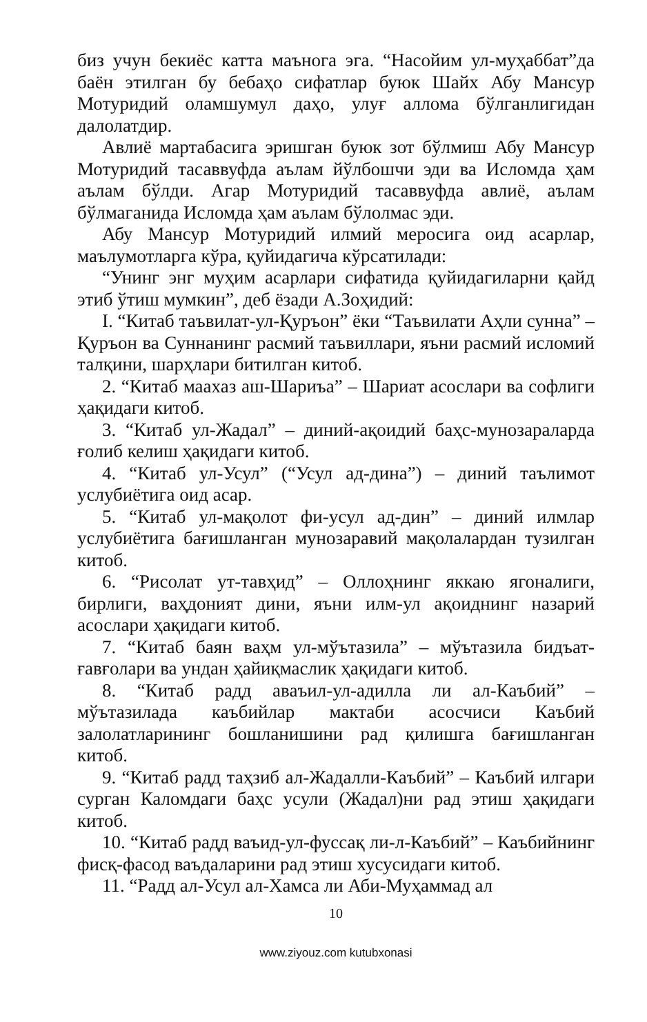биз учун бекиёс катта маънога эга. “Насойим ул-муҳаббат”да баён этилган бу бебаҳо сифатлар буюк Шайх Абу Мансур Мотуридий оламшумул даҳо, улуғ аллома бўлганлигидан далолатдир.
Авлиё мартабасига эришган буюк зот бўлмиш Абу Мансур Мотуридий тасаввуфда аълам йўлбошчи эди ва Исломда ҳам аълам бўлди. Агар Мотуридий тасаввуфда авлиё, аълам бўлмаганида Исломда ҳам аълам бўлолмас эди.
Абу Мансур Мотуридий илмий меросига оид асарлар, маълумотларга кўра, қуйидагича кўрсатилади:
“Унинг энг муҳим асарлари сифатида қуйидагиларни қайд этиб ўтиш мумкин”, деб ёзади А.Зоҳидий:
I. “Китаб таъвилат-ул-Қуръон” ёки “Таъвилати Аҳли сунна” – Қуръон ва Суннанинг расмий таъвиллари, яъни расмий исломий талқини, шарҳлари битилган китоб.
2. “Китаб маахаз аш-Шариъа” – Шариат асослари ва софлиги ҳақидаги китоб.
3. “Китаб ул-Жадал” – диний-ақоидий баҳс-мунозараларда ғолиб келиш ҳақидаги китоб.
4. “Китаб ул-Усул” (“Усул ад-дина”) – диний таълимот услубиётига оид асар.
5. “Китаб ул-мақолот фи-усул ад-дин” – диний илмлар услубиётига бағишланган мунозаравий мақолалардан тузилган китоб.
6. “Рисолат ут-тавҳид” – Оллоҳнинг яккаю ягоналиги, бирлиги, ваҳдоният дини, яъни илм-ул ақоиднинг назарий асослари ҳақидаги китоб.
7. “Китаб баян ваҳм ул-мўътазила” – мўътазила бидъат-ғавғолари ва ундан ҳайиқмаслик ҳақидаги китоб.
8. “Китаб радд аваъил-ул-адилла ли ал-Каъбий” – мўътазилада каъбийлар мактаби асосчиси Каъбий залолатларининг бошланишини рад қилишга бағишланган китоб.
9. “Китаб радд таҳзиб ал-Жадалли-Каъбий” – Каъбий илгари сурган Каломдаги баҳс усули (Жадал)ни рад этиш ҳақидаги китоб.
10. “Китаб радд ваъид-ул-фуссақ ли-л-Каъбий” – Каъбийнинг фисқ-фасод ваъдаларини рад этиш хусусидаги китоб.
11. “Радд ал-Усул ал-Хамса ли Аби-Муҳаммад ал
10
www.ziyouz.com kutubxonasi